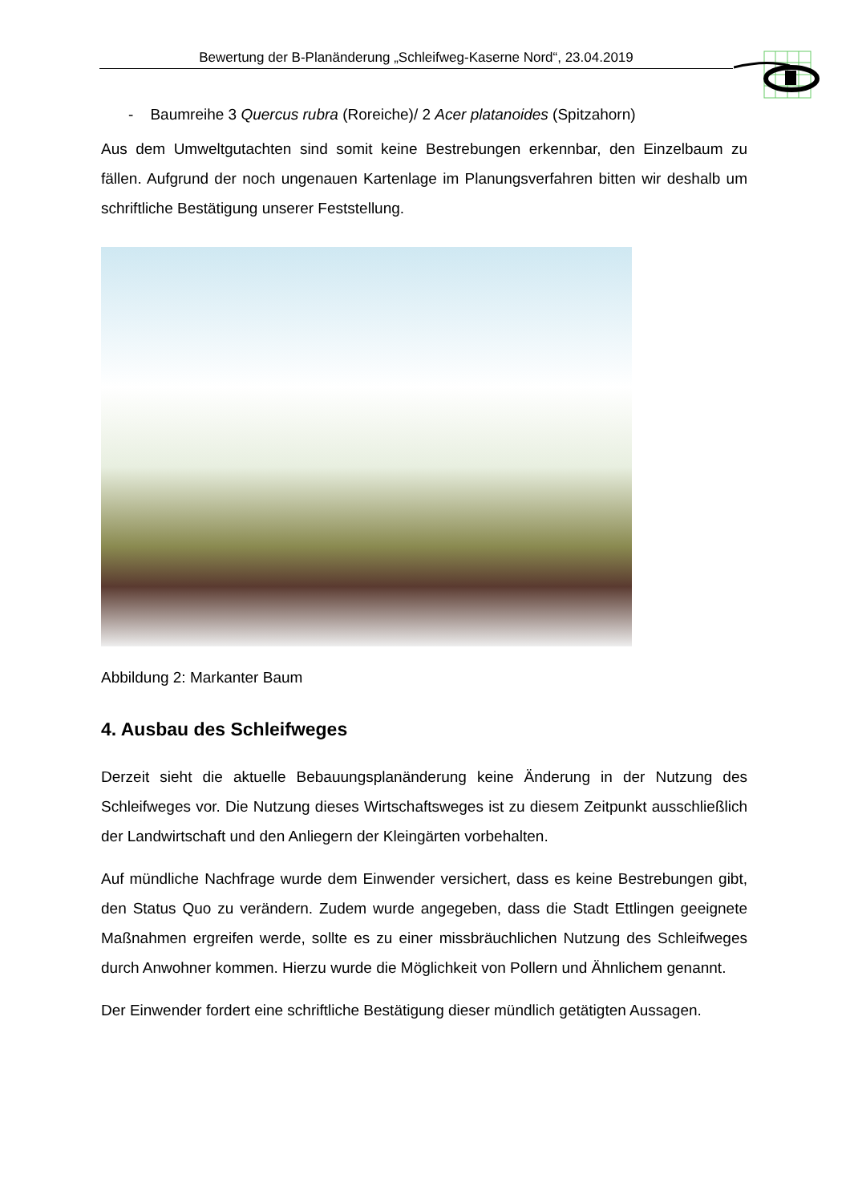Bewertung der B-Planänderung „Schleifweg-Kaserne Nord“, 23.04.2019
- Baumreihe 3 Quercus rubra (Roreiche)/ 2 Acer platanoides (Spitzahorn)
Aus dem Umweltgutachten sind somit keine Bestrebungen erkennbar, den Einzelbaum zu fällen. Aufgrund der noch ungenauen Kartenlage im Planungsverfahren bitten wir deshalb um schriftliche Bestätigung unserer Feststellung.
Abbildung 2: Markanter Baum
4. Ausbau des Schleifweges
Derzeit sieht die aktuelle Bebauungsplanänderung keine Änderung in der Nutzung des Schleifweges vor. Die Nutzung dieses Wirtschaftsweges ist zu diesem Zeitpunkt ausschließlich der Landwirtschaft und den Anliegern der Kleingärten vorbehalten.
Auf mündliche Nachfrage wurde dem Einwender versichert, dass es keine Bestrebungen gibt, den Status Quo zu verändern. Zudem wurde angegeben, dass die Stadt Ettlingen geeignete Maßnahmen ergreifen werde, sollte es zu einer missbräuchlichen Nutzung des Schleifweges durch Anwohner kommen. Hierzu wurde die Möglichkeit von Pollern und Ähnlichem genannt.
Der Einwender fordert eine schriftliche Bestätigung dieser mündlich getätigten Aussagen.